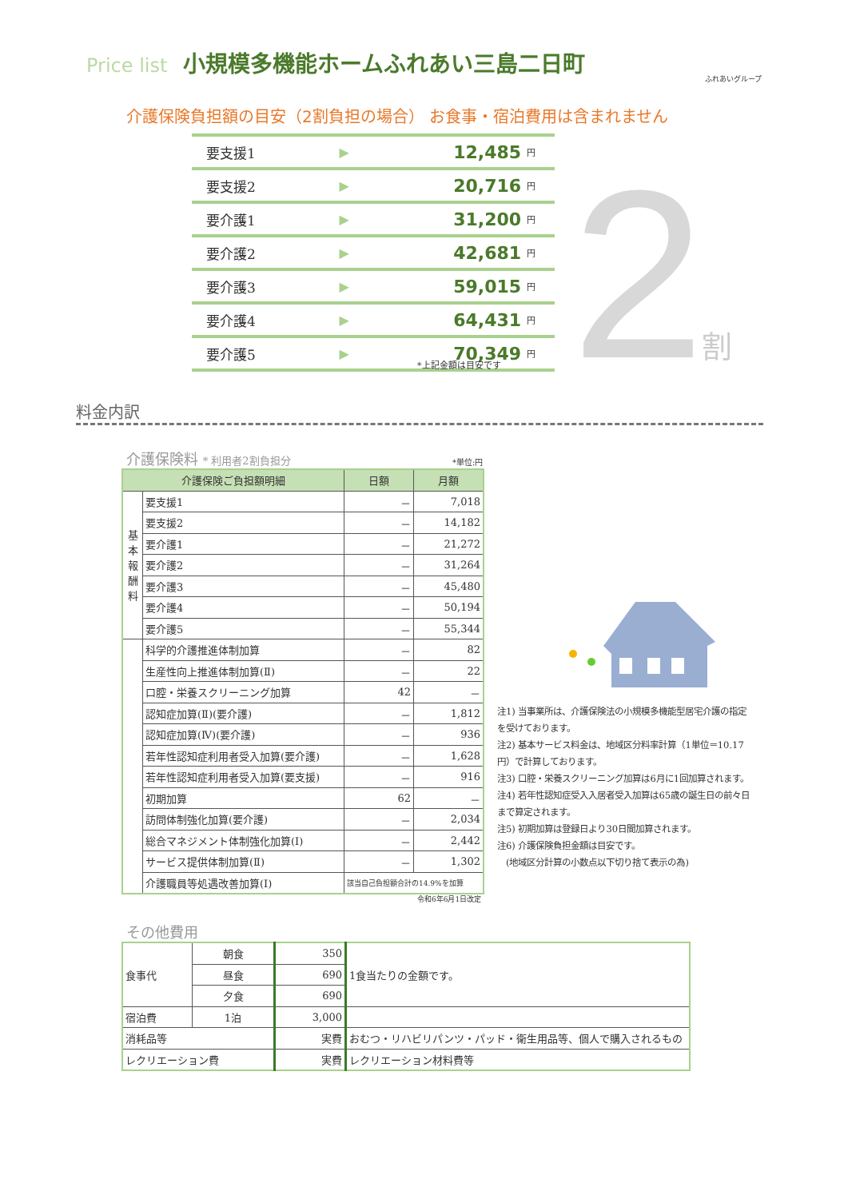Price list 小規模多機能ホームふれあい三島二日町
ふれあいグループ
介護保険負担額の目安（2割負担の場合） お食事・宿泊費用は含まれません
| 要支援1 | ▶ | 12,485 | 円 |
| 要支援2 | ▶ | 20,716 | 円 |
| 要介護1 | ▶ | 31,200 | 円 |
| 要介護2 | ▶ | 42,681 | 円 |
| 要介護3 | ▶ | 59,015 | 円 |
| 要介護4 | ▶ | 64,431 | 円 |
| 要介護5 | ▶ | 70,349 | 円 |
*上記金額は目安です 2 割
料金内訳
介護保険料 * 利用者2割負担分 *単位:円
| 介護保険ご負担額明細 | | 日額 | 月額 |
| --- | --- | --- | --- |
| 基 本 報 酬 料 | 要支援1 | － | 7,018 |
| | 要支援2 | － | 14,182 |
| | 要介護1 | － | 21,272 |
| | 要介護2 | － | 31,264 |
| | 要介護3 | － | 45,480 |
| | 要介護4 | － | 50,194 |
| | 要介護5 | － | 55,344 |
| | 科学的介護推進体制加算 | － | 82 |
| | 生産性向上推進体制加算(Ⅱ) | － | 22 |
| | 口腔・栄養スクリーニング加算 | 42 | － |
| | 認知症加算(Ⅱ)(要介護) | － | 1,812 |
| | 認知症加算(Ⅳ)(要介護) | － | 936 |
| | 若年性認知症利用者受入加算(要介護) | － | 1,628 |
| | 若年性認知症利用者受入加算(要支援) | － | 916 |
| | 初期加算 | 62 | － |
| | 訪問体制強化加算(要介護) | － | 2,034 |
| | 総合マネジメント体制強化加算(Ⅰ) | － | 2,442 |
| | サービス提供体制加算(Ⅱ) | － | 1,302 |
| | 介護職員等処遇改善加算(Ⅰ) | 該当自己負担額合計の14.9%を加算 | |
注1) 当事業所は、介護保険法の小規模多機能型居宅介護の指定を受けております。
注2) 基本サービス料金は、地域区分料率計算（1単位＝10.17円）で計算しております。
注3) 口腔・栄養スクリーニング加算は6月に1回加算されます。
注4) 若年性認知症受入入居者受入加算は65歳の誕生日の前々日まで算定されます。
注5) 初期加算は登録日より30日間加算されます。
注6) 介護保険負担金額は目安です。
　(地域区分計算の小数点以下切り捨て表示の為)
令和6年6月1日改定
その他費用
| 食事代 | 朝食 | 350 | 1食当たりの金額です。 |
| | 昼食 | 690 | |
| | 夕食 | 690 | |
| 宿泊費 | 1泊 | 3,000 | |
| 消耗品等 | | 実費 | おむつ・リハビリパンツ・パッド・衛生用品等、個人で購入されるもの |
| レクリエーション費 | | 実費 | レクリエーション材料費等 |